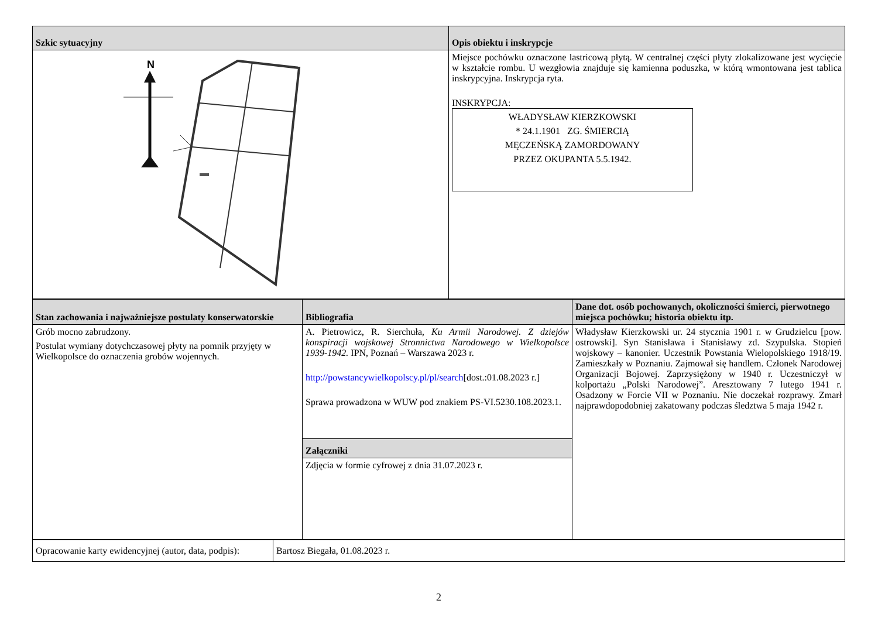| Szkic sytuacyjny | Opis obiektu i inskrypcje |
| --- | --- |
| N | Miejsce pochówku oznaczone lastricową płytą. W centralnej części płyty zlokalizowane jest wycięcie w kształcie rombu. U wezgłowia znajduje się kamienna poduszka, w którą wmontowana jest tablica inskrypcyjna. Inskrypcja ryta. INSKRYPCJA: WŁADYSŁAW KIERZKOWSKI * 24.1.1901 ZG. ŚMIERCIĄ MĘCZEŃSKĄ ZAMORDOWANY PRZEZ OKUPANTA 5.5.1942. |
| Stan zachowania i najważniejsze postulaty konserwatorskie | Bibliografia | Dane dot. osób pochowanych, okoliczności śmierci, pierwotnego miejsca pochówku; historia obiektu itp. |
| --- | --- | --- |
| Grób mocno zabrudzony. Postulat wymiany dotychczasowej płyty na pomnik przyjęty w Wielkopolsce do oznaczenia grobów wojennych. | A. Pietrowicz, R. Sierchuła, Ku Armii Narodowej. Z dziejów konspiracji wojskowej Stronnictwa Narodowego w Wielkopolsce 1939-1942. IPN, Poznań – Warszawa 2023 r. http://powstancywielkopolscy.pl/pl/search [dost.:01.08.2023 r.] Sprawa prowadzona w WUW pod znakiem PS-VI.5230.108.2023.1. | Władysław Kierzkowski ur. 24 stycznia 1901 r. w Grudzielcu [pow. ostrowski]. Syn Stanisława i Stanisławy zd. Szypulska. Stopień wojskowy – kanonier. Uczestnik Powstania Wielopolskiego 1918/19. Zamieszkały w Poznaniu. Zajmował się handlem. Członek Narodowej Organizacji Bojowej. Zaprzysiężony w 1940 r. Uczestniczył w kolportażu „Polski Narodowej”. Aresztowany 7 lutego 1941 r. Osadzony w Forcie VII w Poznaniu. Nie doczekał rozprawy. Zmarł najprawdopodobniej zakatowany podczas śledztwa 5 maja 1942 r. |
| | Załączniki | |
| | Zdjęcia w formie cyfrowej z dnia 31.07.2023 r. | |
| Opracowanie karty ewidencyjnej (autor, data, podpis): | Bartosz Biegała, 01.08.2023 r. |
2